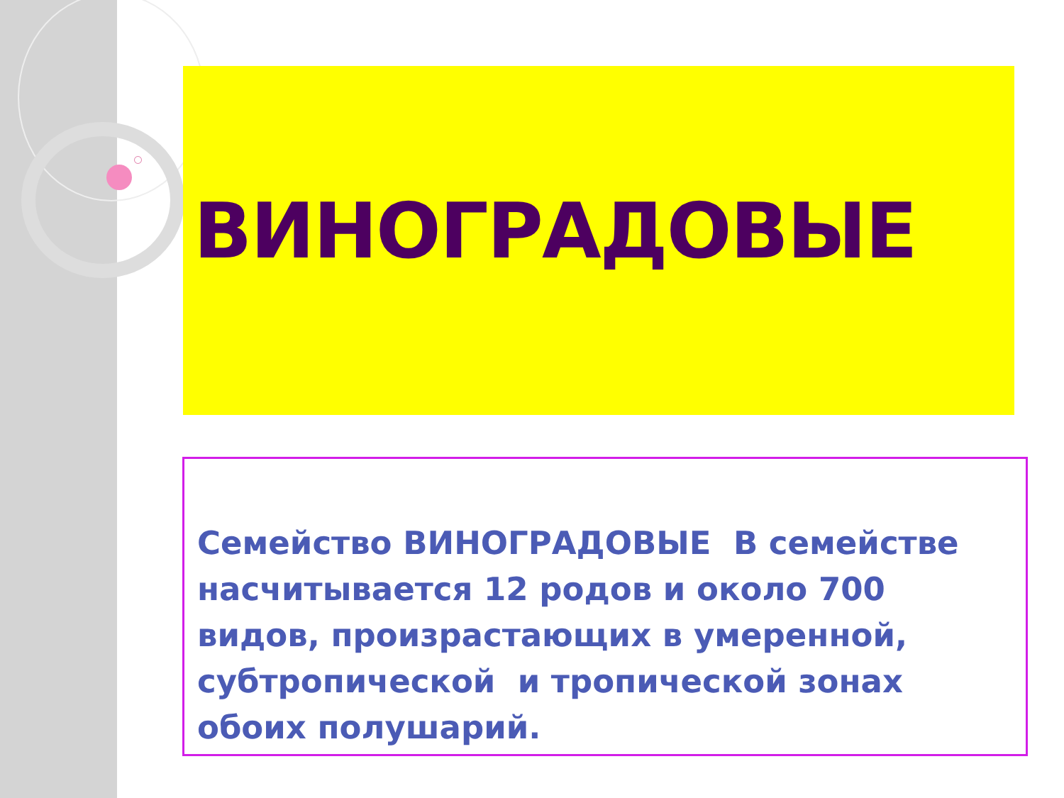ВИНОГРАДОВЫЕ
Семейство ВИНОГРАДОВЫЕ В семействе насчитывается 12 родов и около 700 видов, произрастающих в умеренной, субтропической и тропической зонах обоих полушарий.